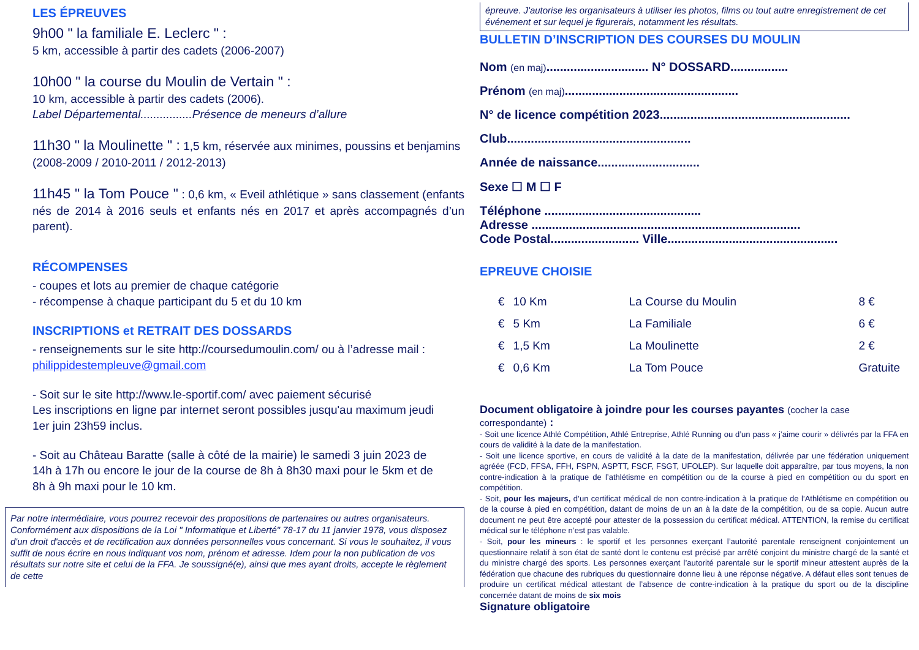LES ÉPREUVES
9h00 " la familiale E. Leclerc " :
5 km, accessible à partir des cadets (2006-2007)
10h00 " la course du Moulin de Vertain " :
10 km, accessible à partir des cadets (2006).
Label Départemental................Présence de meneurs d’allure
11h30 " la Moulinette " : 1,5 km, réservée aux minimes, poussins et benjamins (2008-2009 / 2010-2011 / 2012-2013)
11h45 " la Tom Pouce " : 0,6 km, « Eveil athlétique » sans classement (enfants nés de 2014 à 2016 seuls et enfants nés en 2017 et après accompagnés d’un parent).
RÉCOMPENSES
- coupes et lots au premier de chaque catégorie
- récompense à chaque participant du 5 et du 10 km
INSCRIPTIONS et RETRAIT DES DOSSARDS
- renseignements sur le site http://coursedumoulin.com/ ou à l’adresse mail : philippidestempleuve@gmail.com
- Soit sur le site http://www.le-sportif.com/ avec paiement sécurisé
Les inscriptions en ligne par internet seront possibles jusqu'au maximum jeudi
1er juin 23h59 inclus.
- Soit au Château Baratte (salle à côté de la mairie) le samedi 3 juin 2023 de
14h à 17h ou encore le jour de la course de 8h à 8h30 maxi pour le 5km et de
8h à 9h maxi pour le 10 km.
Par notre intermédiaire, vous pourrez recevoir des propositions de partenaires ou autres organisateurs. Conformément aux dispositions de la Loi " Informatique et Liberté" 78-17 du 11 janvier 1978, vous disposez d'un droit d'accès et de rectification aux données personnelles vous concernant. Si vous le souhaitez, il vous suffit de nous écrire en nous indiquant vos nom, prénom et adresse. Idem pour la non publication de vos résultats sur notre site et celui de la FFA. Je soussigné(e), ainsi que mes ayant droits, accepte le règlement de cette
épreuve. J'autorise les organisateurs à utiliser les photos, films ou tout autre enregistrement de cet événement et sur lequel je figurerais, notamment les résultats.
BULLETIN D’INSCRIPTION DES COURSES DU MOULIN
Nom (en maj).............................. N° DOSSARD.................
Prénom (en maj)...................................................
N° de licence compétition 2023........................................................
Club......................................................
Année de naissance..............................
Sexe ☐ M ☐ F
Téléphone ..............................................
Adresse ...............................................................................
Code Postal.......................... Ville..................................................
EPREUVE CHOISIE
| € | 10 Km | La Course du Moulin | 8 € |
| € | 5 Km | La Familiale | 6 € |
| € | 1,5 Km | La Moulinette | 2 € |
| € | 0,6 Km | La Tom Pouce | Gratuite |
Document obligatoire à joindre pour les courses payantes (cocher la case correspondante) :
- Soit une licence Athlé Compétition, Athlé Entreprise, Athlé Running ou d’un pass « j’aime courir » délivrés par la FFA en cours de validité à la date de la manifestation.
- Soit une licence sportive, en cours de validité à la date de la manifestation, délivrée par une fédération uniquement agréée (FCD, FFSA, FFH, FSPN, ASPTT, FSCF, FSGT, UFOLEP). Sur laquelle doit apparaître, par tous moyens, la non contre-indication à la pratique de l’athlétisme en compétition ou de la course à pied en compétition ou du sport en compétition.
- Soit, pour les majeurs, d’un certificat médical de non contre-indication à la pratique de l’Athlétisme en compétition ou de la course à pied en compétition, datant de moins de un an à la date de la compétition, ou de sa copie. Aucun autre document ne peut être accepté pour attester de la possession du certificat médical. ATTENTION, la remise du certificat médical sur le téléphone n’est pas valable.
- Soit, pour les mineurs : le sportif et les personnes exerçant l’autorité parentale renseignent conjointement un questionnaire relatif à son état de santé dont le contenu est précisé par arrêté conjoint du ministre chargé de la santé et du ministre chargé des sports. Les personnes exerçant l’autorité parentale sur le sportif mineur attestent auprès de la fédération que chacune des rubriques du questionnaire donne lieu à une réponse négative. A défaut elles sont tenues de produire un certificat médical attestant de l’absence de contre-indication à la pratique du sport ou de la discipline concernée datant de moins de six mois
Signature obligatoire